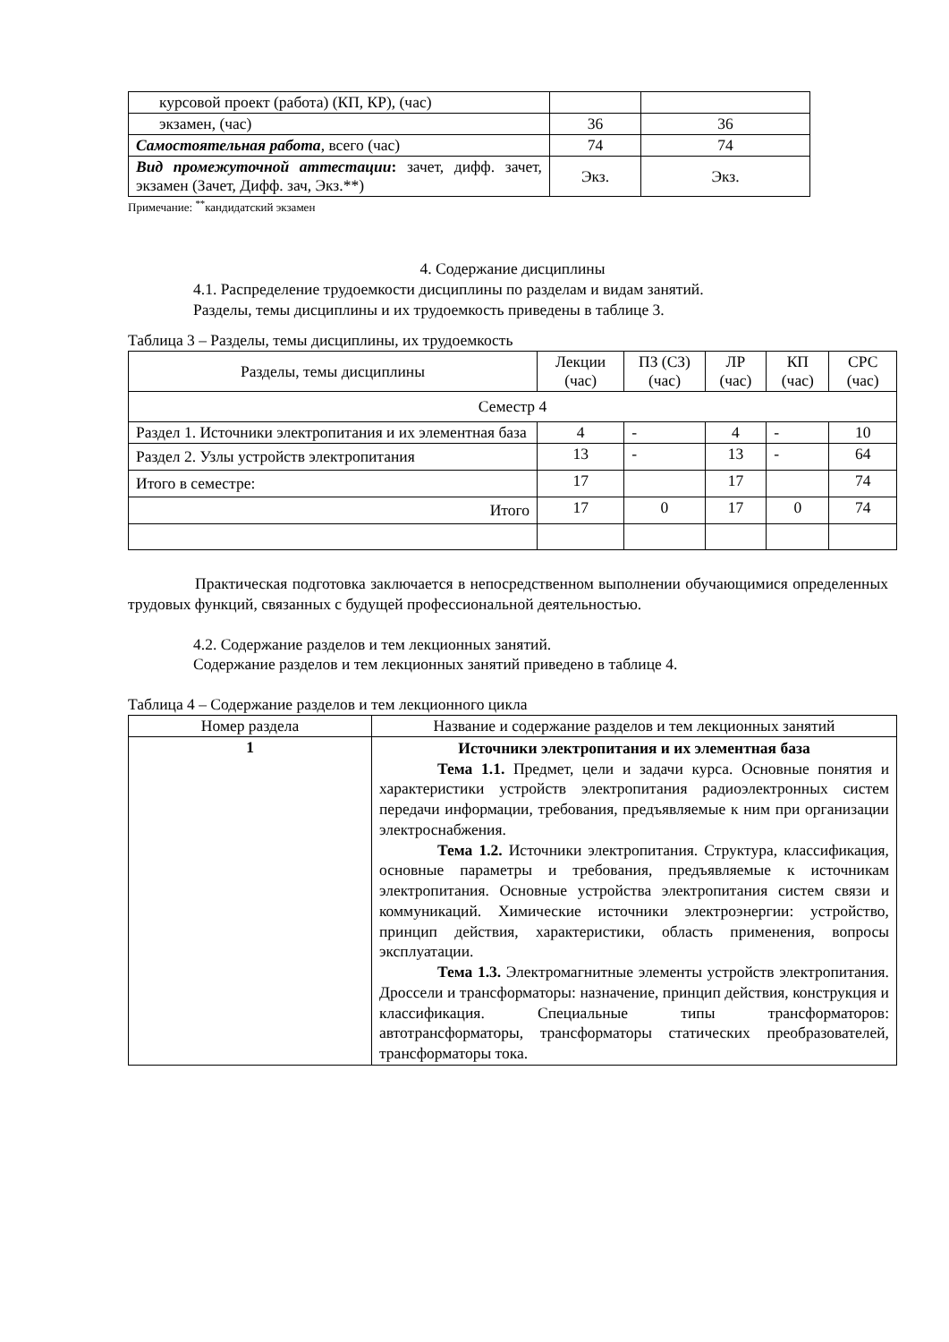| курсовой проект (работа) (КП, КР), (час) | | |
| экзамен, (час) | 36 | 36 |
| Самостоятельная работа , всего (час) | 74 | 74 |
| Вид промежуточной аттестации : зачет, дифф. зачет, экзамен (Зачет, Дифф. зач, Экз.**) | Экз. | Экз. |
Примечание: <sup>**</sup>кандидатский экзамен
4. Содержание дисциплины
4.1. Распределение трудоемкости дисциплины по разделам и видам занятий.
Разделы, темы дисциплины и их трудоемкость приведены в таблице 3.
Таблица 3 – Разделы, темы дисциплины, их трудоемкость
| Разделы, темы дисциплины | Лекции (час) | ПЗ (СЗ) (час) | ЛР (час) | КП (час) | СРС (час) |
| Семестр 4 | | | | | |
| Раздел 1. Источники электропитания и их элементная база | 4 | - | 4 | - | 10 |
| Раздел 2. Узлы устройств электропитания | 13 | - | 13 | - | 64 |
| Итого в семестре: | 17 | | 17 | | 74 |
| Итого | 17 | 0 | 17 | 0 | 74 |
Практическая подготовка заключается в непосредственном выполнении обучающимися определенных трудовых функций, связанных с будущей профессиональной деятельностью.
4.2. Содержание разделов и тем лекционных занятий.
Содержание разделов и тем лекционных занятий приведено в таблице 4.
Таблица 4 – Содержание разделов и тем лекционного цикла
| Номер раздела | Название и содержание разделов и тем лекционных занятий |
| 1 | Источники электропитания и их элементная база Тема 1.1. Предмет, цели и задачи курса. Основные понятия и характеристики устройств электропитания радиоэлектронных систем передачи информации, требования, предъявляемые к ним при организации электроснабжения. Тема 1.2. Источники электропитания. Структура, классификация, основные параметры и требования, предъявляемые к источникам электропитания. Основные устройства электропитания систем связи и коммуникаций. Химические источники электроэнергии: устройство, принцип действия, характеристики, область применения, вопросы эксплуатации. Тема 1.3. Электромагнитные элементы устройств электропитания. Дроссели и трансформаторы: назначение, принцип действия, конструкция и классификация. Специальные типы трансформаторов: автотрансформаторы, трансформаторы статических преобразователей, трансформаторы тока. |